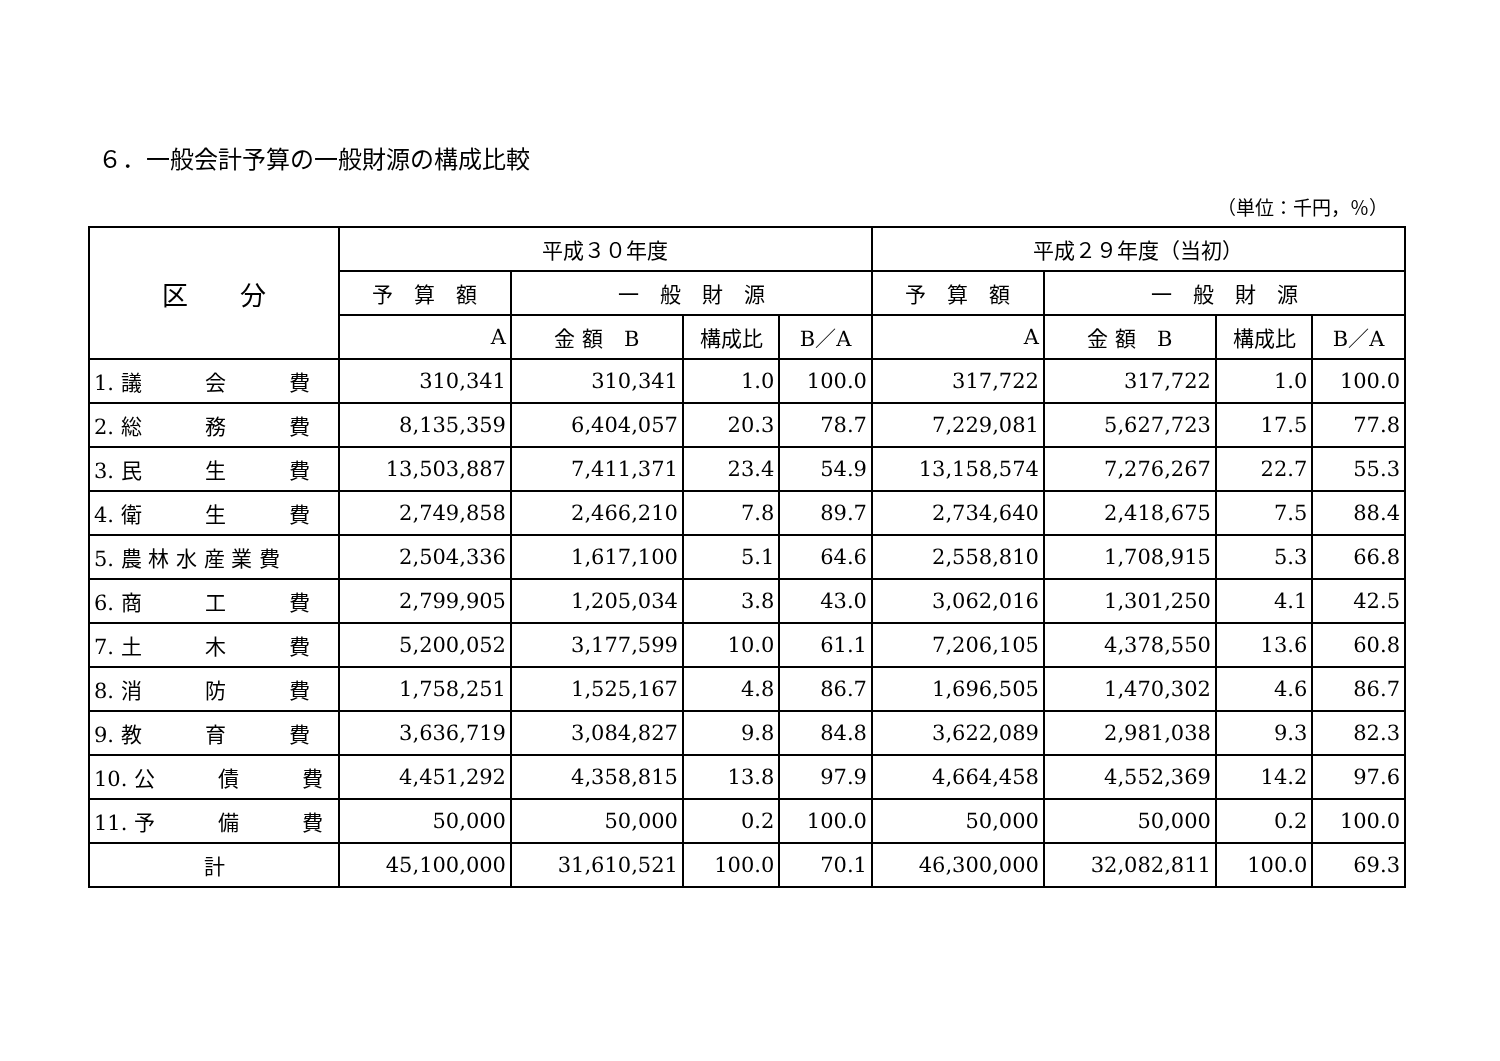６．一般会計予算の一般財源の構成比較
（単位：千円，％）
| 区 分 | 平成３０年度 | | | | 平成２９年度（当初） | | | |
| --- | --- | --- | --- | --- | --- | --- | --- | --- |
| | 予 算 額 | 一 般 財 源 | | | 予 算 額 | 一 般 財 源 | | |
| | A | 金 額 B | 構成比 | B／A | A | 金 額 B | 構成比 | B／A |
| 1. 議 会 費 | 310,341 | 310,341 | 1.0 | 100.0 | 317,722 | 317,722 | 1.0 | 100.0 |
| 2. 総 務 費 | 8,135,359 | 6,404,057 | 20.3 | 78.7 | 7,229,081 | 5,627,723 | 17.5 | 77.8 |
| 3. 民 生 費 | 13,503,887 | 7,411,371 | 23.4 | 54.9 | 13,158,574 | 7,276,267 | 22.7 | 55.3 |
| 4. 衛 生 費 | 2,749,858 | 2,466,210 | 7.8 | 89.7 | 2,734,640 | 2,418,675 | 7.5 | 88.4 |
| 5. 農 林 水 産 業 費 | 2,504,336 | 1,617,100 | 5.1 | 64.6 | 2,558,810 | 1,708,915 | 5.3 | 66.8 |
| 6. 商 工 費 | 2,799,905 | 1,205,034 | 3.8 | 43.0 | 3,062,016 | 1,301,250 | 4.1 | 42.5 |
| 7. 土 木 費 | 5,200,052 | 3,177,599 | 10.0 | 61.1 | 7,206,105 | 4,378,550 | 13.6 | 60.8 |
| 8. 消 防 費 | 1,758,251 | 1,525,167 | 4.8 | 86.7 | 1,696,505 | 1,470,302 | 4.6 | 86.7 |
| 9. 教 育 費 | 3,636,719 | 3,084,827 | 9.8 | 84.8 | 3,622,089 | 2,981,038 | 9.3 | 82.3 |
| 10. 公 債 費 | 4,451,292 | 4,358,815 | 13.8 | 97.9 | 4,664,458 | 4,552,369 | 14.2 | 97.6 |
| 11. 予 備 費 | 50,000 | 50,000 | 0.2 | 100.0 | 50,000 | 50,000 | 0.2 | 100.0 |
| 計 | 45,100,000 | 31,610,521 | 100.0 | 70.1 | 46,300,000 | 32,082,811 | 100.0 | 69.3 |